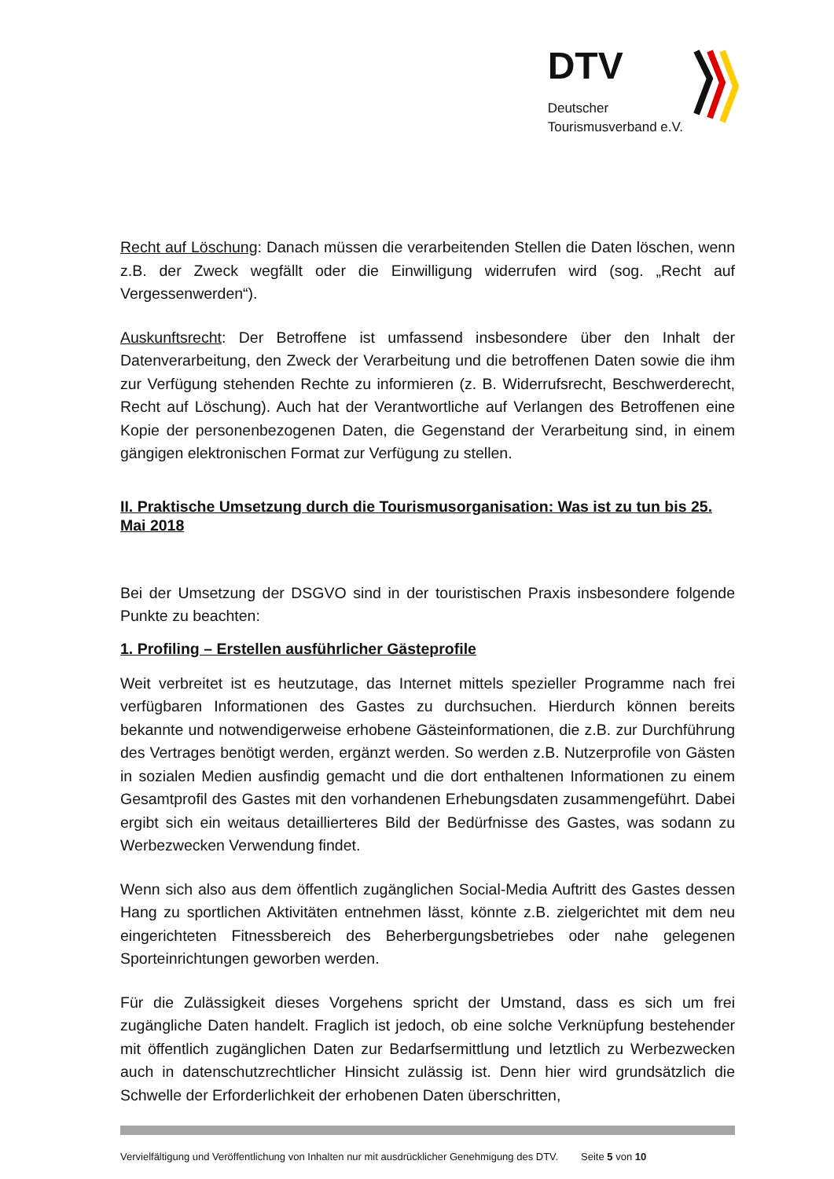DTV
Deutscher
Tourismusverband e.V.
Recht auf Löschung: Danach müssen die verarbeitenden Stellen die Daten löschen, wenn z.B. der Zweck wegfällt oder die Einwilligung widerrufen wird (sog. „Recht auf Vergessenwerden“).
Auskunftsrecht: Der Betroffene ist umfassend insbesondere über den Inhalt der Datenverarbeitung, den Zweck der Verarbeitung und die betroffenen Daten sowie die ihm zur Verfügung stehenden Rechte zu informieren (z. B. Widerrufsrecht, Beschwerderecht, Recht auf Löschung). Auch hat der Verantwortliche auf Verlangen des Betroffenen eine Kopie der personenbezogenen Daten, die Gegenstand der Verarbeitung sind, in einem gängigen elektronischen Format zur Verfügung zu stellen.
II. Praktische Umsetzung durch die Tourismusorganisation: Was ist zu tun bis 25. Mai 2018
Bei der Umsetzung der DSGVO sind in der touristischen Praxis insbesondere folgende Punkte zu beachten:
1. Profiling – Erstellen ausführlicher Gästeprofile
Weit verbreitet ist es heutzutage, das Internet mittels spezieller Programme nach frei verfügbaren Informationen des Gastes zu durchsuchen. Hierdurch können bereits bekannte und notwendigerweise erhobene Gästeinformationen, die z.B. zur Durchführung des Vertrages benötigt werden, ergänzt werden. So werden z.B. Nutzerprofile von Gästen in sozialen Medien ausfindig gemacht und die dort enthaltenen Informationen zu einem Gesamtprofil des Gastes mit den vorhandenen Erhebungsdaten zusammengeführt. Dabei ergibt sich ein weitaus detaillierteres Bild der Bedürfnisse des Gastes, was sodann zu Werbezwecken Verwendung findet.
Wenn sich also aus dem öffentlich zugänglichen Social-Media Auftritt des Gastes dessen Hang zu sportlichen Aktivitäten entnehmen lässt, könnte z.B. zielgerichtet mit dem neu eingerichteten Fitnessbereich des Beherbergungsbetriebes oder nahe gelegenen Sporteinrichtungen geworben werden.
Für die Zulässigkeit dieses Vorgehens spricht der Umstand, dass es sich um frei zugängliche Daten handelt. Fraglich ist jedoch, ob eine solche Verknüpfung bestehender mit öffentlich zugänglichen Daten zur Bedarfsermittlung und letztlich zu Werbezwecken auch in datenschutzrechtlicher Hinsicht zulässig ist. Denn hier wird grundsätzlich die Schwelle der Erforderlichkeit der erhobenen Daten überschritten,
Vervielfältigung und Veröffentlichung von Inhalten nur mit ausdrücklicher Genehmigung des DTV. Seite 5 von 10